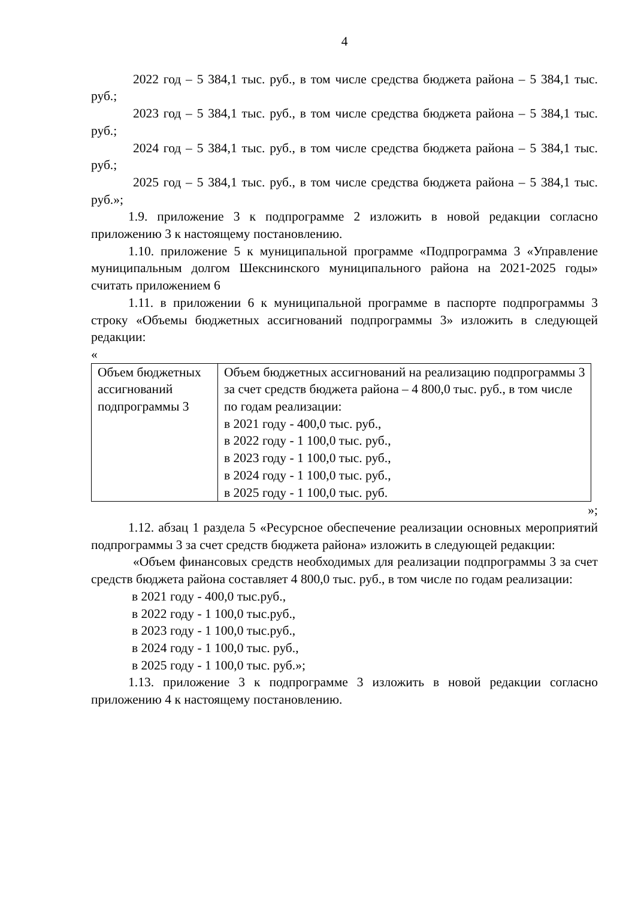4
2022 год – 5 384,1 тыс. руб., в том числе средства бюджета района – 5 384,1 тыс. руб.;
2023 год – 5 384,1 тыс. руб., в том числе средства бюджета района – 5 384,1 тыс. руб.;
2024 год – 5 384,1 тыс. руб., в том числе средства бюджета района – 5 384,1 тыс. руб.;
2025 год – 5 384,1 тыс. руб., в том числе средства бюджета района – 5 384,1 тыс. руб.»;
1.9. приложение 3 к подпрограмме 2 изложить в новой редакции согласно приложению 3 к настоящему постановлению.
1.10. приложение 5 к муниципальной программе «Подпрограмма 3 «Управление муниципальным долгом Шекснинского муниципального района на 2021-2025 годы» считать приложением 6
1.11. в приложении 6 к муниципальной программе в паспорте подпрограммы 3 строку «Объемы бюджетных ассигнований подпрограммы 3» изложить в следующей редакции:
«
| Объем бюджетных ассигнований подпрограммы 3 | Объем бюджетных ассигнований на реализацию подпрограммы 3 за счет средств бюджета района – 4 800,0 тыс. руб., в том числе по годам реализации: в 2021 году - 400,0 тыс. руб., в 2022 году - 1 100,0 тыс. руб., в 2023 году - 1 100,0 тыс. руб., в 2024 году - 1 100,0 тыс. руб., в 2025 году - 1 100,0 тыс. руб. |
»;
1.12. абзац 1 раздела 5 «Ресурсное обеспечение реализации основных мероприятий подпрограммы 3 за счет средств бюджета района» изложить в следующей редакции:
«Объем финансовых средств необходимых для реализации подпрограммы 3 за счет средств бюджета района составляет 4 800,0 тыс. руб., в том числе по годам реализации:
в 2021 году - 400,0 тыс.руб.,
в 2022 году - 1 100,0 тыс.руб.,
в 2023 году - 1 100,0 тыс.руб.,
в 2024 году - 1 100,0 тыс. руб.,
в 2025 году - 1 100,0 тыс. руб.»;
1.13. приложение 3 к подпрограмме 3 изложить в новой редакции согласно приложению 4 к настоящему постановлению.